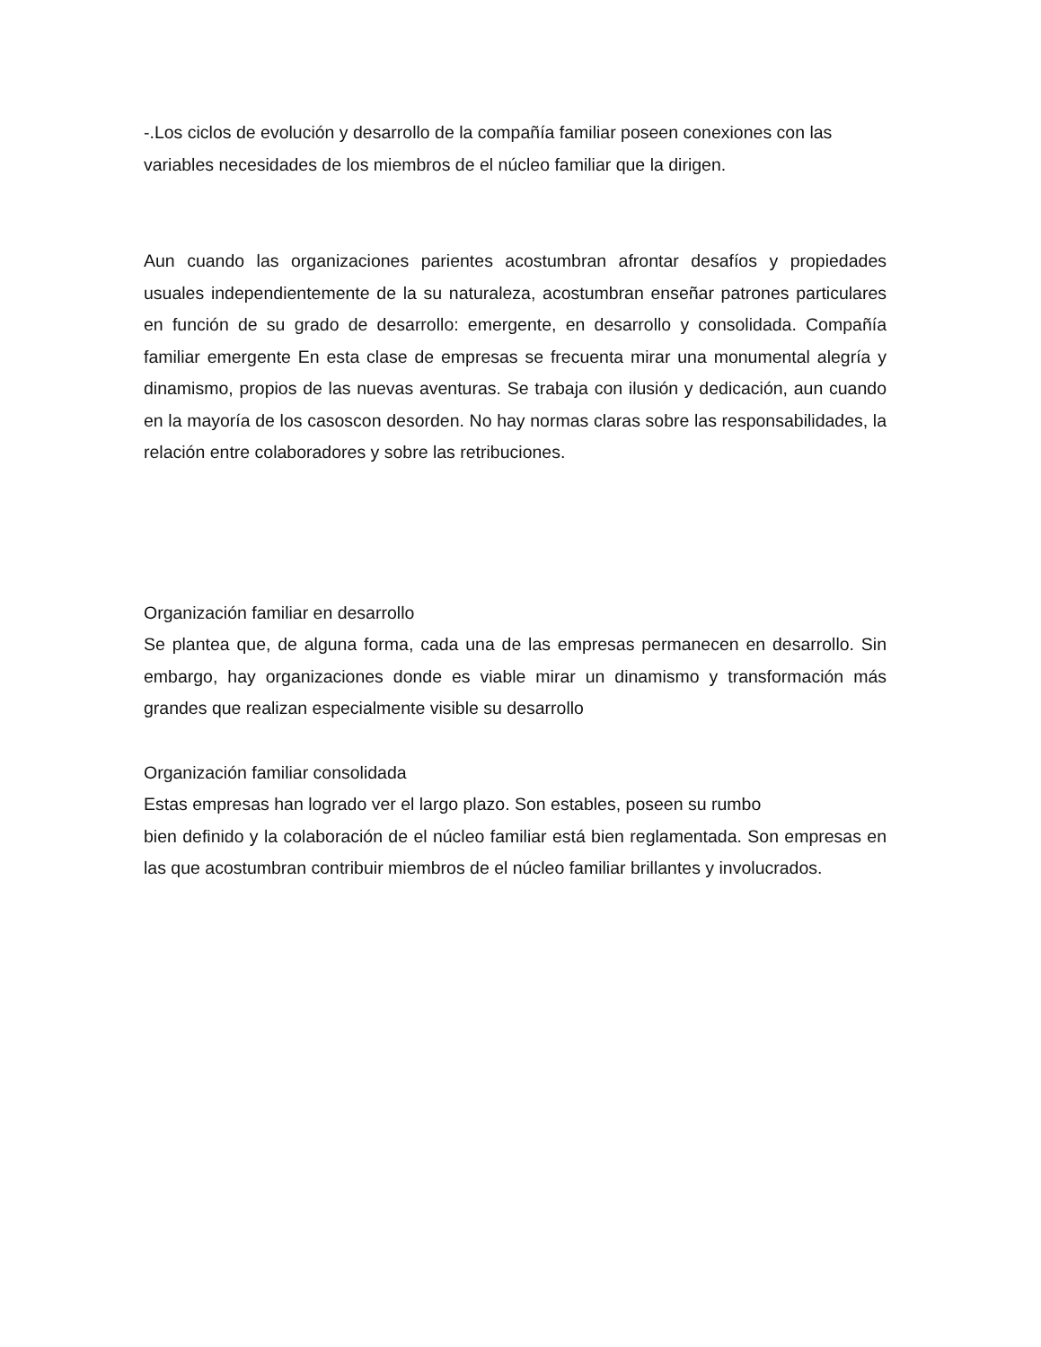-.Los ciclos de evolución y desarrollo de la compañía familiar poseen conexiones con las variables necesidades de los miembros de el núcleo familiar que la dirigen.
Aun cuando las organizaciones parientes acostumbran afrontar desafíos y propiedades usuales independientemente de la su naturaleza, acostumbran enseñar patrones particulares en función de su grado de desarrollo: emergente, en desarrollo y consolidada. Compañía familiar emergente En esta clase de empresas se frecuenta mirar una monumental alegría y dinamismo, propios de las nuevas aventuras. Se trabaja con ilusión y dedicación, aun cuando en la mayoría de los casoscon desorden. No hay normas claras sobre las responsabilidades, la relación entre colaboradores y sobre las retribuciones.
Organización familiar en desarrollo
Se plantea que, de alguna forma, cada una de las empresas permanecen en desarrollo. Sin embargo, hay organizaciones donde es viable mirar un dinamismo y transformación más grandes que realizan especialmente visible su desarrollo
Organización familiar consolidada
Estas empresas han logrado ver el largo plazo. Son estables, poseen su rumbo
bien definido y la colaboración de el núcleo familiar está bien reglamentada. Son empresas en las que acostumbran contribuir miembros de el núcleo familiar brillantes y involucrados.